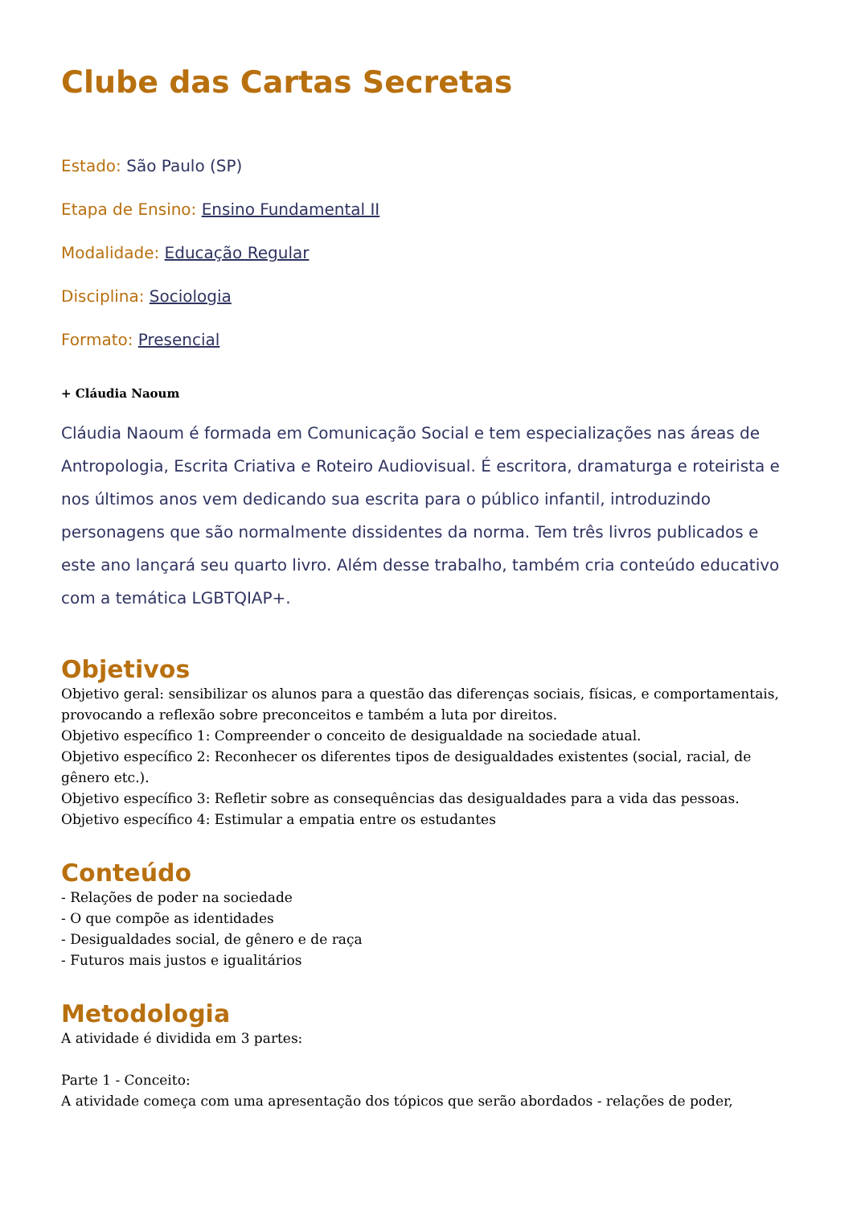Clube das Cartas Secretas
Estado: São Paulo (SP)
Etapa de Ensino: Ensino Fundamental II
Modalidade: Educação Regular
Disciplina: Sociologia
Formato: Presencial
+ Cláudia Naoum
Cláudia Naoum é formada em Comunicação Social e tem especializações nas áreas de Antropologia, Escrita Criativa e Roteiro Audiovisual. É escritora, dramaturga e roteirista e nos últimos anos vem dedicando sua escrita para o público infantil, introduzindo personagens que são normalmente dissidentes da norma. Tem três livros publicados e este ano lançará seu quarto livro. Além desse trabalho, também cria conteúdo educativo com a temática LGBTQIAP+.
Objetivos
Objetivo geral: sensibilizar os alunos para a questão das diferenças sociais, físicas, e comportamentais, provocando a reflexão sobre preconceitos e também a luta por direitos.
Objetivo específico 1: Compreender o conceito de desigualdade na sociedade atual.
Objetivo específico 2: Reconhecer os diferentes tipos de desigualdades existentes (social, racial, de gênero etc.).
Objetivo específico 3: Refletir sobre as consequências das desigualdades para a vida das pessoas.
Objetivo específico 4: Estimular a empatia entre os estudantes
Conteúdo
- Relações de poder na sociedade
- O que compõe as identidades
- Desigualdades social, de gênero e de raça
- Futuros mais justos e igualitários
Metodologia
A atividade é dividida em 3 partes:
Parte 1 - Conceito:
A atividade começa com uma apresentação dos tópicos que serão abordados - relações de poder,